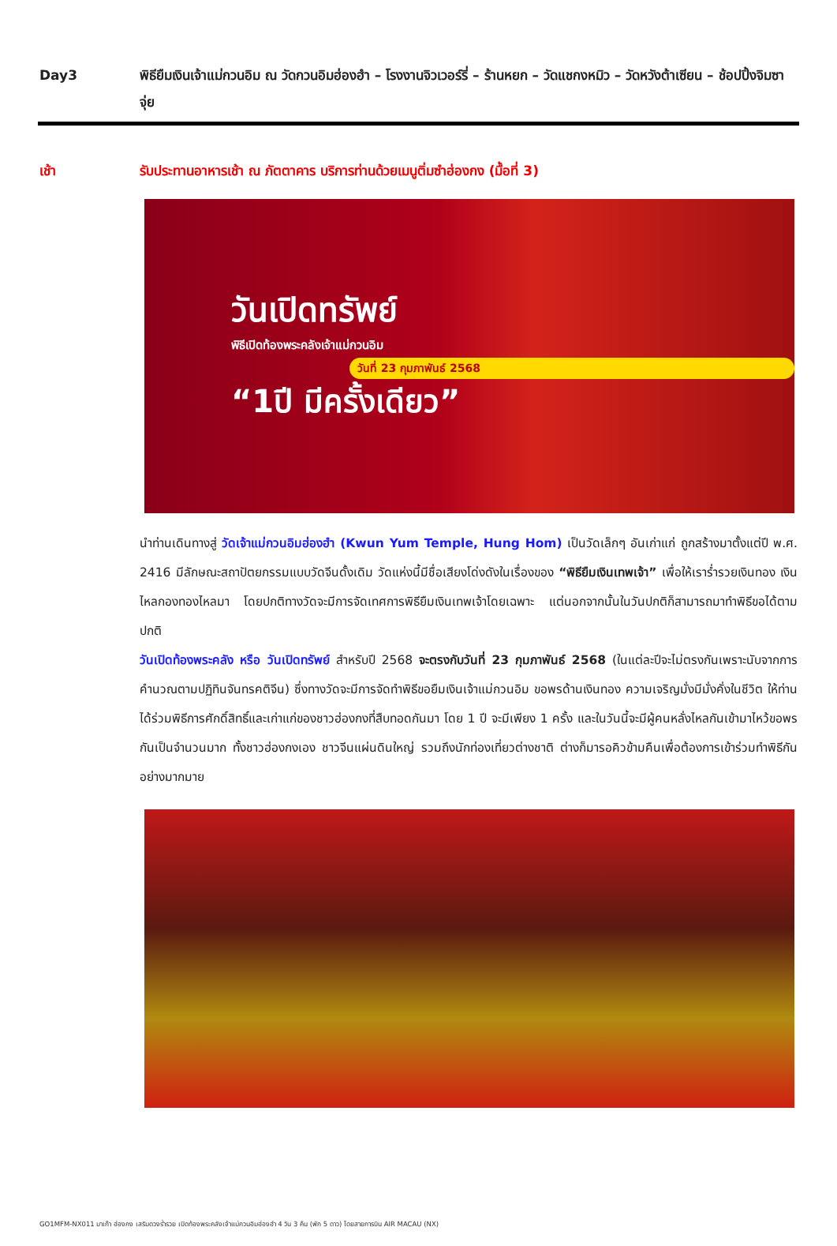Day3 พิธียืมเงินเจ้าแม่กวนอิม ณ วัดกวนอิมฮ่องฮำ – โรงงานจิวเวอร์รี่ – ร้านหยก – วัดแชกงหมิว – วัดหวังต้าเซียน – ช้อปปิ้งจิมซาจุ่ย
เช้า รับประทานอาหารเช้า ณ ภัตตาคาร บริการท่านด้วยเมนูติ่มซำฮ่องกง (มื้อที่ 3)
วันเปิดทรัพย์
พิธีเปิดท้องพระคลังเจ้าแม่กวนอิม
วันที่ 23 กุมภาพันธ์ 2568
“1ปี มีครั้งเดียว”
นำท่านเดินทางสู่ วัดเจ้าแม่กวนอิมฮ่องฮำ (Kwun Yum Temple, Hung Hom) เป็นวัดเล็กๆ อันเก่าแก่ ถูกสร้างมาตั้งแต่ปี พ.ศ. 2416 มีลักษณะสถาปัตยกรรมแบบวัดจีนดั้งเดิม วัดแห่งนี้มีชื่อเสียงโด่งดังในเรื่องของ “พิธียืมเงินเทพเจ้า” เพื่อให้เราร่ำรวยเงินทอง เงินไหลกองทองไหลมา โดยปกติทางวัดจะมีการจัดเทศการพิธียืมเงินเทพเจ้าโดยเฉพาะ แต่นอกจากนั้นในวันปกติก็สามารถมาทำพิธีขอได้ตามปกติ
วันเปิดท้องพระคลัง หรือ วันเปิดทรัพย์ สำหรับปี 2568 จะตรงกับวันที่ 23 กุมภาพันธ์ 2568 (ในแต่ละปีจะไม่ตรงกันเพราะนับจากการคำนวณตามปฏิทินจันทรคติจีน) ซึ่งทางวัดจะมีการจัดทำพิธีขอยืมเงินเจ้าแม่กวนอิม ขอพรด้านเงินทอง ความเจริญมั่งมีมั่งคั่งในชีวิต ให้ท่านได้ร่วมพิธีการศักดิ์สิทธิ์และเก่าแก่ของชาวฮ่องกงที่สืบทอดกันมา โดย 1 ปี จะมีเพียง 1 ครั้ง และในวันนี้จะมีผู้คนหลั่งไหลกันเข้ามาไหว้ขอพรกันเป็นจำนวนมาก ทั้งชาวฮ่องกงเอง ชาวจีนแผ่นดินใหญ่ รวมถึงนักท่องเที่ยวต่างชาติ ต่างก็มารอคิวข้ามคืนเพื่อต้องการเข้าร่วมทำพิธีกันอย่างมากมาย
GO1MFM-NX011 มาเก๊า ฮ่องกง เสริมดวงร่ำรวย เปิดท้องพระคลังเจ้าแม่กวนอิมฮ่องฮำ 4 วัน 3 คืน (พัก 5 ดาว) โดยสายการบิน AIR MACAU (NX)